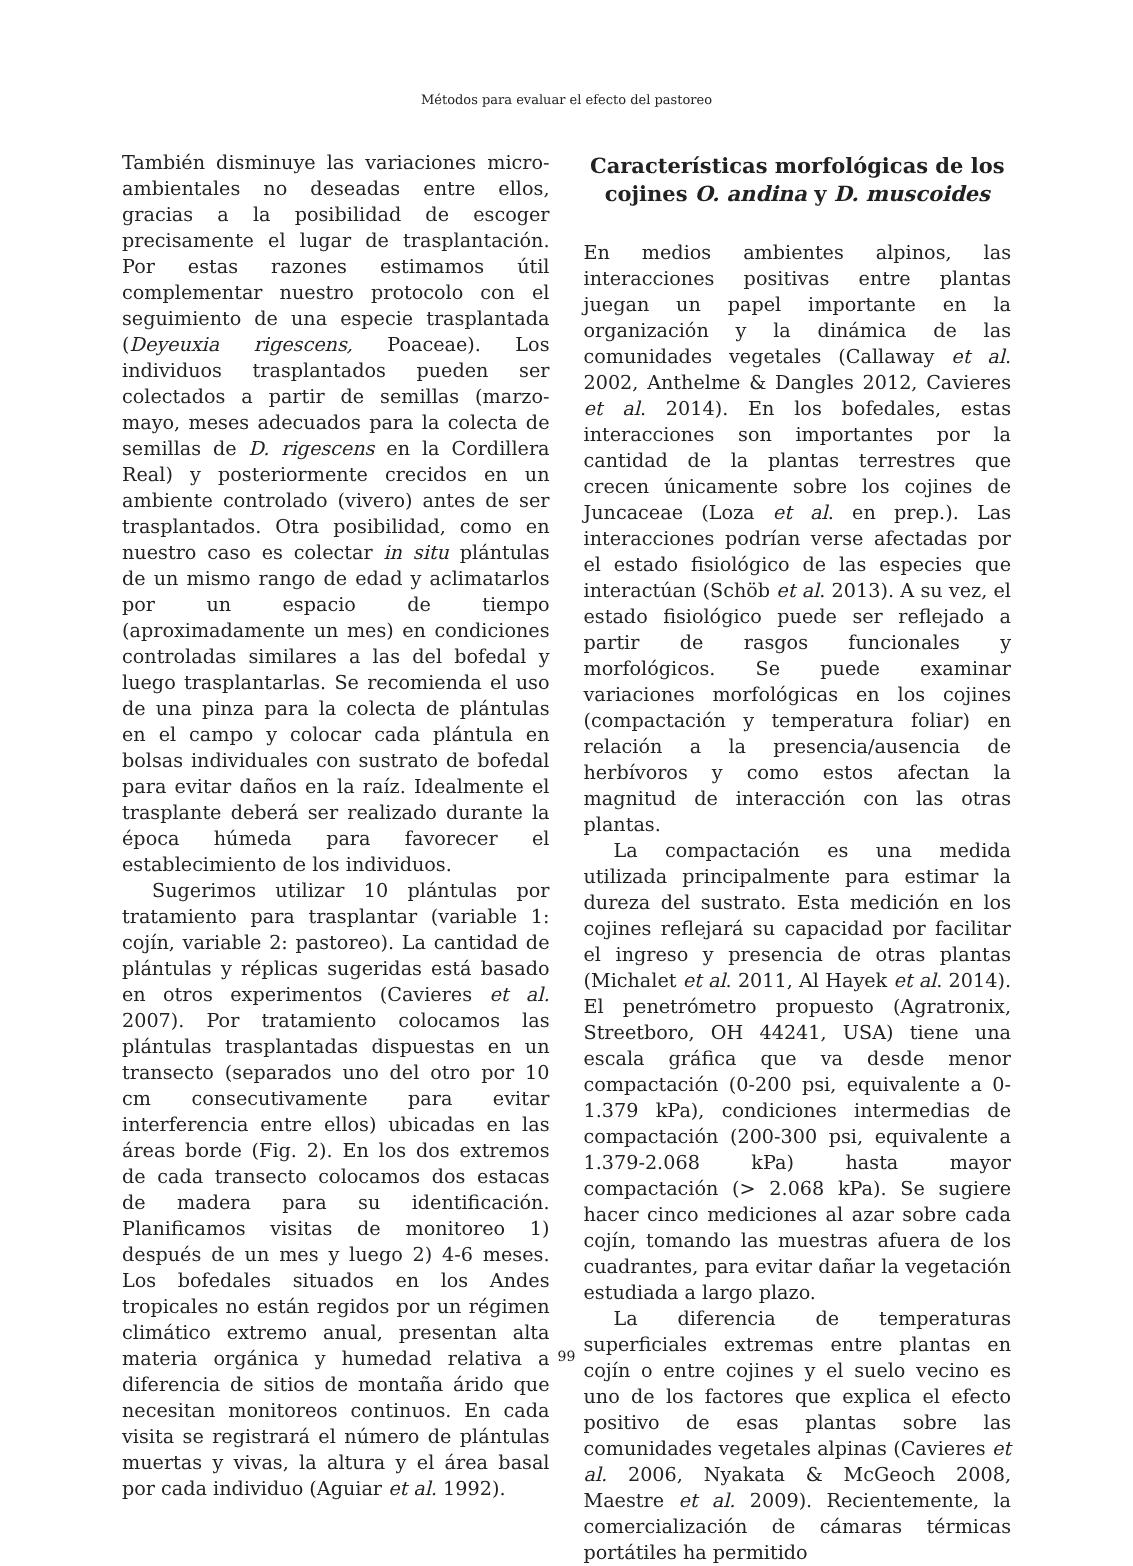Métodos para evaluar el efecto del pastoreo
También disminuye las variaciones micro-ambientales no deseadas entre ellos, gracias a la posibilidad de escoger precisamente el lugar de trasplantación. Por estas razones estimamos útil complementar nuestro protocolo con el seguimiento de una especie trasplantada (Deyeuxia rigescens, Poaceae). Los individuos trasplantados pueden ser colectados a partir de semillas (marzo-mayo, meses adecuados para la colecta de semillas de D. rigescens en la Cordillera Real) y posteriormente crecidos en un ambiente controlado (vivero) antes de ser trasplantados. Otra posibilidad, como en nuestro caso es colectar in situ plántulas de un mismo rango de edad y aclimatarlos por un espacio de tiempo (aproximadamente un mes) en condiciones controladas similares a las del bofedal y luego trasplantarlas. Se recomienda el uso de una pinza para la colecta de plántulas en el campo y colocar cada plántula en bolsas individuales con sustrato de bofedal para evitar daños en la raíz. Idealmente el trasplante deberá ser realizado durante la época húmeda para favorecer el establecimiento de los individuos.
Sugerimos utilizar 10 plántulas por tratamiento para trasplantar (variable 1: cojín, variable 2: pastoreo). La cantidad de plántulas y réplicas sugeridas está basado en otros experimentos (Cavieres et al. 2007). Por tratamiento colocamos las plántulas trasplantadas dispuestas en un transecto (separados uno del otro por 10 cm consecutivamente para evitar interferencia entre ellos) ubicadas en las áreas borde (Fig. 2). En los dos extremos de cada transecto colocamos dos estacas de madera para su identificación. Planificamos visitas de monitoreo 1) después de un mes y luego 2) 4-6 meses. Los bofedales situados en los Andes tropicales no están regidos por un régimen climático extremo anual, presentan alta materia orgánica y humedad relativa a diferencia de sitios de montaña árido que necesitan monitoreos continuos. En cada visita se registrará el número de plántulas muertas y vivas, la altura y el área basal por cada individuo (Aguiar et al. 1992).
Características morfológicas de los cojines O. andina y D. muscoides
En medios ambientes alpinos, las interacciones positivas entre plantas juegan un papel importante en la organización y la dinámica de las comunidades vegetales (Callaway et al. 2002, Anthelme & Dangles 2012, Cavieres et al. 2014). En los bofedales, estas interacciones son importantes por la cantidad de la plantas terrestres que crecen únicamente sobre los cojines de Juncaceae (Loza et al. en prep.). Las interacciones podrían verse afectadas por el estado fisiológico de las especies que interactúan (Schöb et al. 2013). A su vez, el estado fisiológico puede ser reflejado a partir de rasgos funcionales y morfológicos. Se puede examinar variaciones morfológicas en los cojines (compactación y temperatura foliar) en relación a la presencia/ausencia de herbívoros y como estos afectan la magnitud de interacción con las otras plantas.
La compactación es una medida utilizada principalmente para estimar la dureza del sustrato. Esta medición en los cojines reflejará su capacidad por facilitar el ingreso y presencia de otras plantas (Michalet et al. 2011, Al Hayek et al. 2014). El penetrómetro propuesto (Agratronix, Streetboro, OH 44241, USA) tiene una escala gráfica que va desde menor compactación (0-200 psi, equivalente a 0-1.379 kPa), condiciones intermedias de compactación (200-300 psi, equivalente a 1.379-2.068 kPa) hasta mayor compactación (> 2.068 kPa). Se sugiere hacer cinco mediciones al azar sobre cada cojín, tomando las muestras afuera de los cuadrantes, para evitar dañar la vegetación estudiada a largo plazo.
La diferencia de temperaturas superficiales extremas entre plantas en cojín o entre cojines y el suelo vecino es uno de los factores que explica el efecto positivo de esas plantas sobre las comunidades vegetales alpinas (Cavieres et al. 2006, Nyakata & McGeoch 2008, Maestre et al. 2009). Recientemente, la comercialización de cámaras térmicas portátiles ha permitido
99